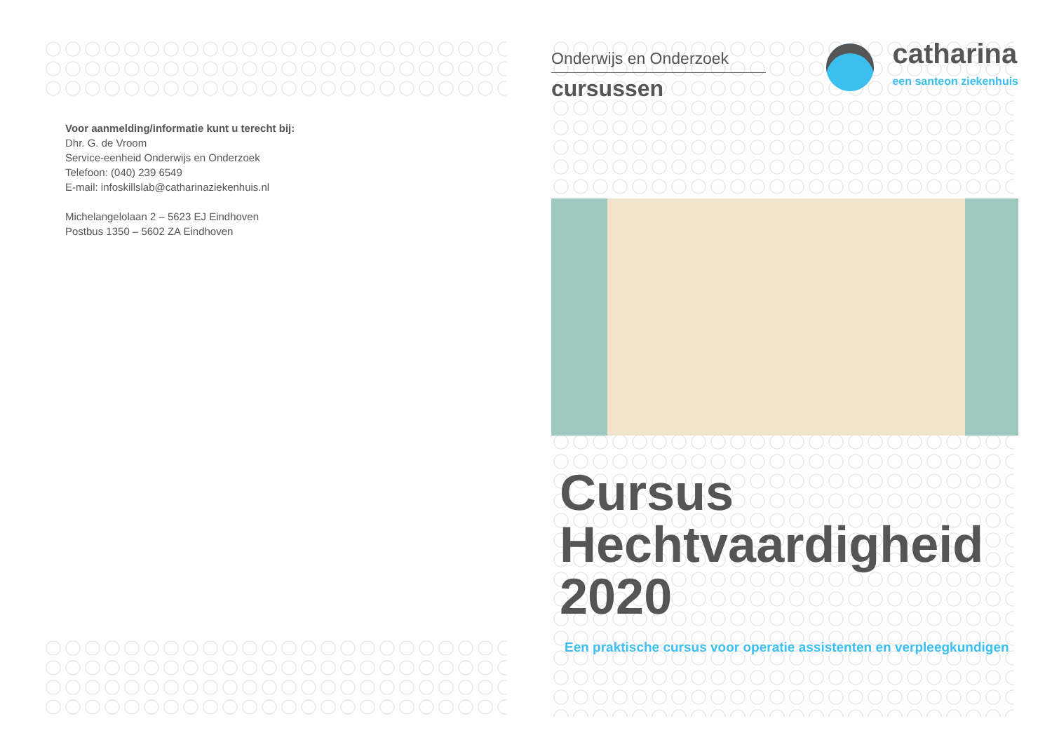Voor aanmelding/informatie kunt u terecht bij:
Dhr. G. de Vroom
Service-eenheid Onderwijs en Onderzoek
Telefoon: (040) 239 6549
E-mail: infoskillslab@catharinaziekenhuis.nl
Michelangelolaan 2 – 5623 EJ Eindhoven
Postbus 1350 – 5602 ZA Eindhoven
Onderwijs en Onderzoek
cursussen
catharina
een santeon ziekenhuis
Cursus
Hechtvaardigheid
2020
Een praktische cursus voor operatie assistenten en verpleegkundigen